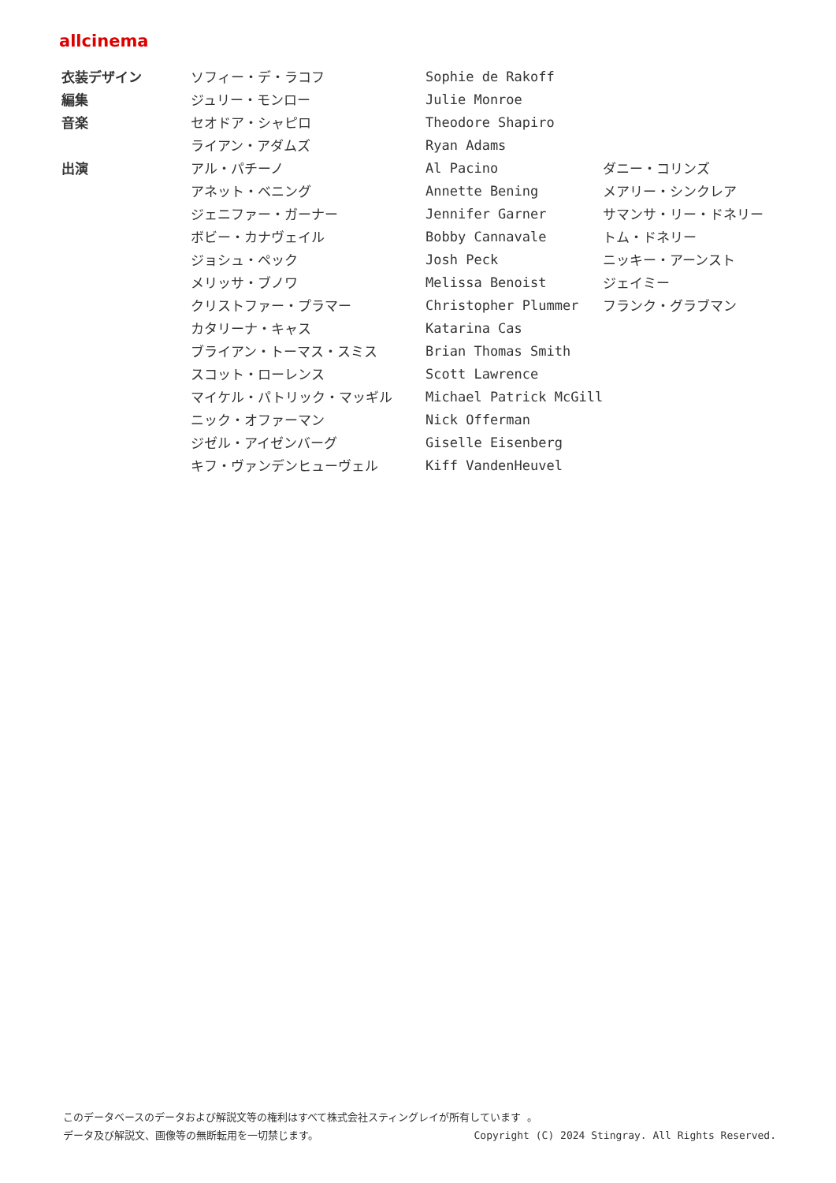allcinema
| 衣装デザイン | ソフィー・デ・ラコフ | Sophie de Rakoff | |
| 編集 | ジュリー・モンロー | Julie Monroe | |
| 音楽 | セオドア・シャピロ | Theodore Shapiro | |
| | ライアン・アダムズ | Ryan Adams | |
| 出演 | アル・パチーノ | Al Pacino | ダニー・コリンズ |
| | アネット・ベニング | Annette Bening | メアリー・シンクレア |
| | ジェニファー・ガーナー | Jennifer Garner | サマンサ・リー・ドネリー |
| | ボビー・カナヴェイル | Bobby Cannavale | トム・ドネリー |
| | ジョシュ・ペック | Josh Peck | ニッキー・アーンスト |
| | メリッサ・ブノワ | Melissa Benoist | ジェイミー |
| | クリストファー・プラマー | Christopher Plummer | フランク・グラブマン |
| | カタリーナ・キャス | Katarina Cas | |
| | ブライアン・トーマス・スミス | Brian Thomas Smith | |
| | スコット・ローレンス | Scott Lawrence | |
| | マイケル・パトリック・マッギル | Michael Patrick McGill | |
| | ニック・オファーマン | Nick Offerman | |
| | ジゼル・アイゼンバーグ | Giselle Eisenberg | |
| | キフ・ヴァンデンヒューヴェル | Kiff VandenHeuvel | |
このデータベースのデータおよび解説文等の権利はすべて株式会社スティングレイが所有しています 。
データ及び解説文、画像等の無断転用を一切禁じます。 Copyright (C) 2024 Stingray. All Rights Reserved.